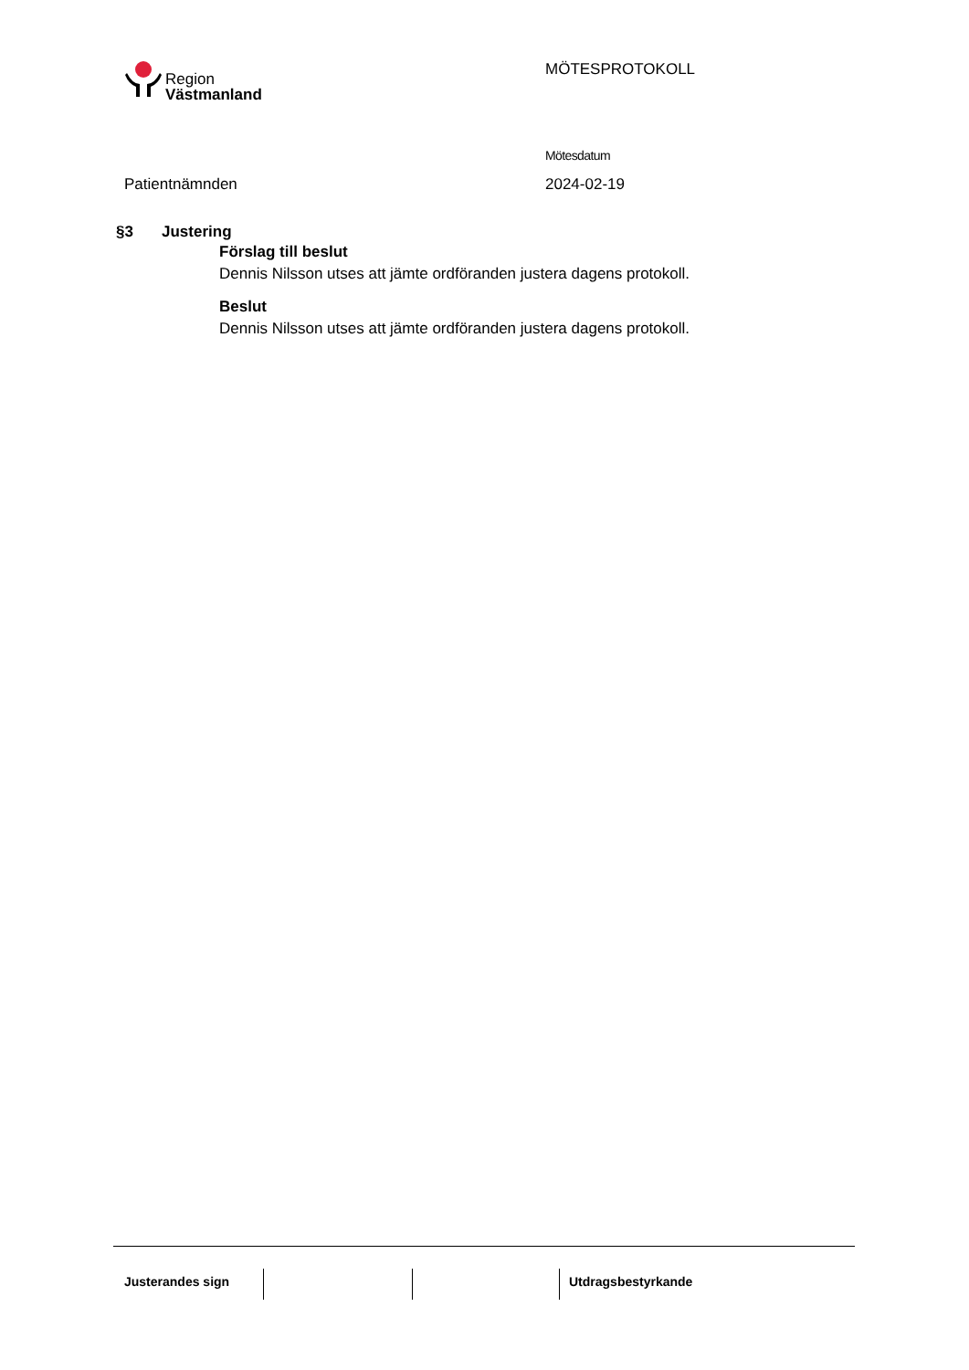Region
Västmanland
MÖTESPROTOKOLL
Patientnämnden
Mötesdatum
2024-02-19
§3 Justering
Förslag till beslut
Dennis Nilsson utses att jämte ordföranden justera dagens protokoll.
Beslut
Dennis Nilsson utses att jämte ordföranden justera dagens protokoll.
Justerandes sign Utdragsbestyrkande